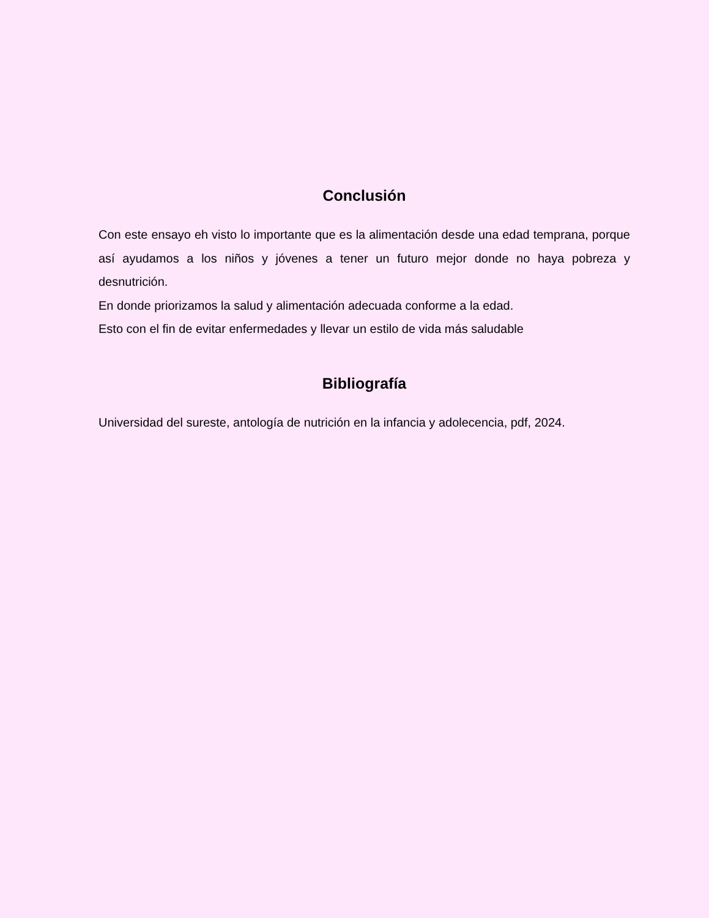Conclusión
Con este ensayo eh visto lo importante que es la alimentación desde una edad temprana, porque así ayudamos a los niños y jóvenes a tener un futuro mejor donde no haya pobreza y desnutrición.
En donde priorizamos la salud y alimentación adecuada conforme a la edad.
Esto con el fin de evitar enfermedades y llevar un estilo de vida más saludable
Bibliografía
Universidad del sureste, antología de nutrición en la infancia y adolecencia, pdf, 2024.